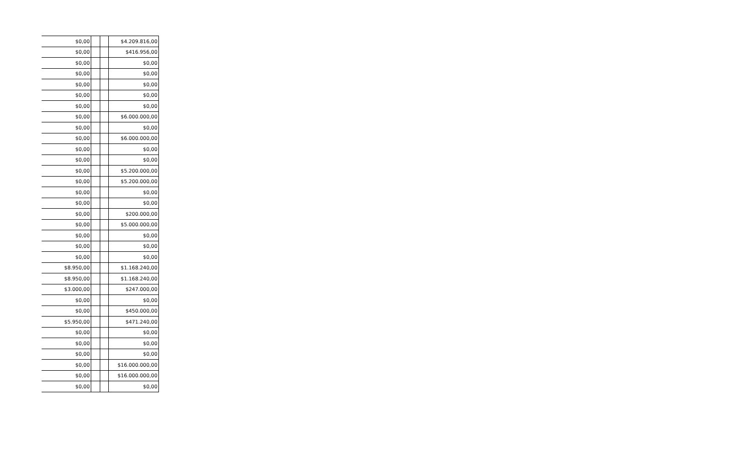| $0,00 | | | $4.209.816,00 |
| $0,00 | | | $416.956,00 |
| $0,00 | | | $0,00 |
| $0,00 | | | $0,00 |
| $0,00 | | | $0,00 |
| $0,00 | | | $0,00 |
| $0,00 | | | $0,00 |
| $0,00 | | | $6.000.000,00 |
| $0,00 | | | $0,00 |
| $0,00 | | | $6.000.000,00 |
| $0,00 | | | $0,00 |
| $0,00 | | | $0,00 |
| $0,00 | | | $5.200.000,00 |
| $0,00 | | | $5.200.000,00 |
| $0,00 | | | $0,00 |
| $0,00 | | | $0,00 |
| $0,00 | | | $200.000,00 |
| $0,00 | | | $5.000.000,00 |
| $0,00 | | | $0,00 |
| $0,00 | | | $0,00 |
| $0,00 | | | $0,00 |
| $8.950,00 | | | $1.168.240,00 |
| $8.950,00 | | | $1.168.240,00 |
| $3.000,00 | | | $247.000,00 |
| $0,00 | | | $0,00 |
| $0,00 | | | $450.000,00 |
| $5.950,00 | | | $471.240,00 |
| $0,00 | | | $0,00 |
| $0,00 | | | $0,00 |
| $0,00 | | | $0,00 |
| $0,00 | | | $16.000.000,00 |
| $0,00 | | | $16.000.000,00 |
| $0,00 | | | $0,00 |